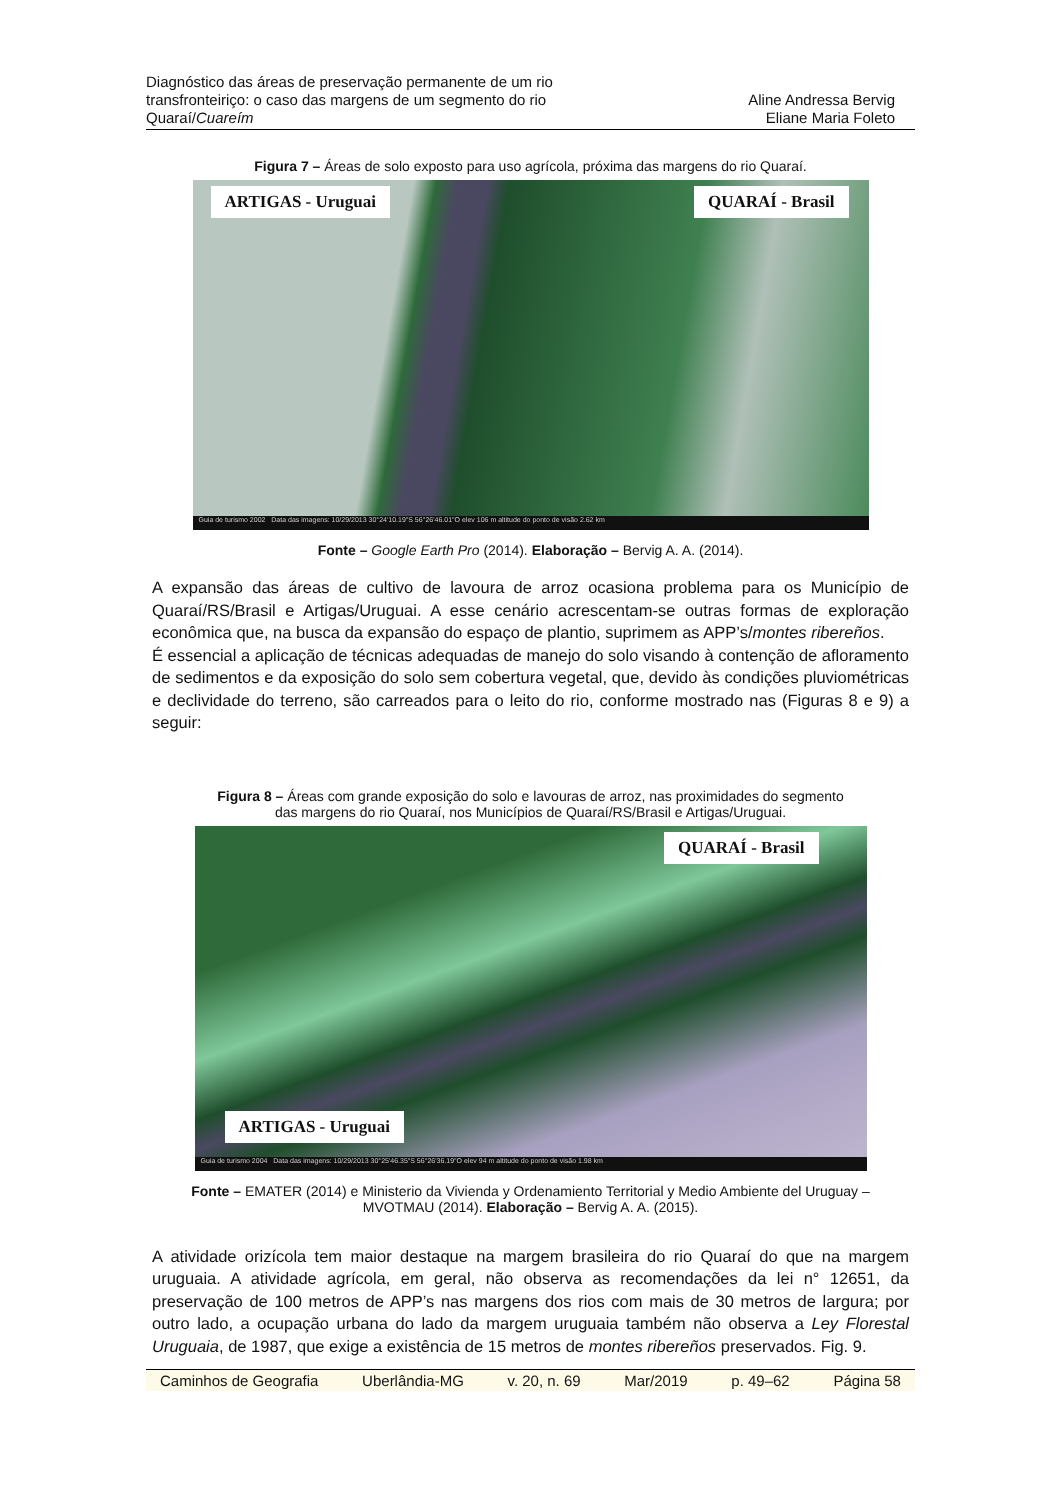Diagnóstico das áreas de preservação permanente de um rio
transfronteiriço: o caso das margens de um segmento do rio
Quaraí/Cuareím
Aline Andressa Bervig
Eliane Maria Foleto
Figura 7 – Áreas de solo exposto para uso agrícola, próxima das margens do rio Quaraí.
ARTIGAS - Uruguai QUARAÍ - Brasil
Guia de turismo 2002 Data das imagens: 10/29/2013 30°24'10.19"S 56°26'46.01"O elev 106 m altitude do ponto de visão 2.62 km
Fonte – Google Earth Pro (2014). Elaboração – Bervig A. A. (2014).
A expansão das áreas de cultivo de lavoura de arroz ocasiona problema para os Município de Quaraí/RS/Brasil e Artigas/Uruguai. A esse cenário acrescentam-se outras formas de exploração econômica que, na busca da expansão do espaço de plantio, suprimem as APP’s/montes ribereños.
É essencial a aplicação de técnicas adequadas de manejo do solo visando à contenção de afloramento de sedimentos e da exposição do solo sem cobertura vegetal, que, devido às condições pluviométricas e declividade do terreno, são carreados para o leito do rio, conforme mostrado nas (Figuras 8 e 9) a seguir:
Figura 8 – Áreas com grande exposição do solo e lavouras de arroz, nas proximidades do segmento
das margens do rio Quaraí, nos Municípios de Quaraí/RS/Brasil e Artigas/Uruguai.
QUARAÍ - Brasil
ARTIGAS - Uruguai
Guia de turismo 2004 Data das imagens: 10/29/2013 30°25'46.35"S 56°26'36.19"O elev 94 m altitude do ponto de visão 1.98 km
Fonte – EMATER (2014) e Ministerio da Vivienda y Ordenamiento Territorial y Medio Ambiente del Uruguay –
MVOTMAU (2014). Elaboração – Bervig A. A. (2015).
A atividade orizícola tem maior destaque na margem brasileira do rio Quaraí do que na margem uruguaia. A atividade agrícola, em geral, não observa as recomendações da lei n° 12651, da preservação de 100 metros de APP’s nas margens dos rios com mais de 30 metros de largura; por outro lado, a ocupação urbana do lado da margem uruguaia também não observa a Ley Florestal Uruguaia, de 1987, que exige a existência de 15 metros de montes ribereños preservados. Fig. 9.
Caminhos de Geografia Uberlândia-MG v. 20, n. 69 Mar/2019 p. 49–62 Página 58